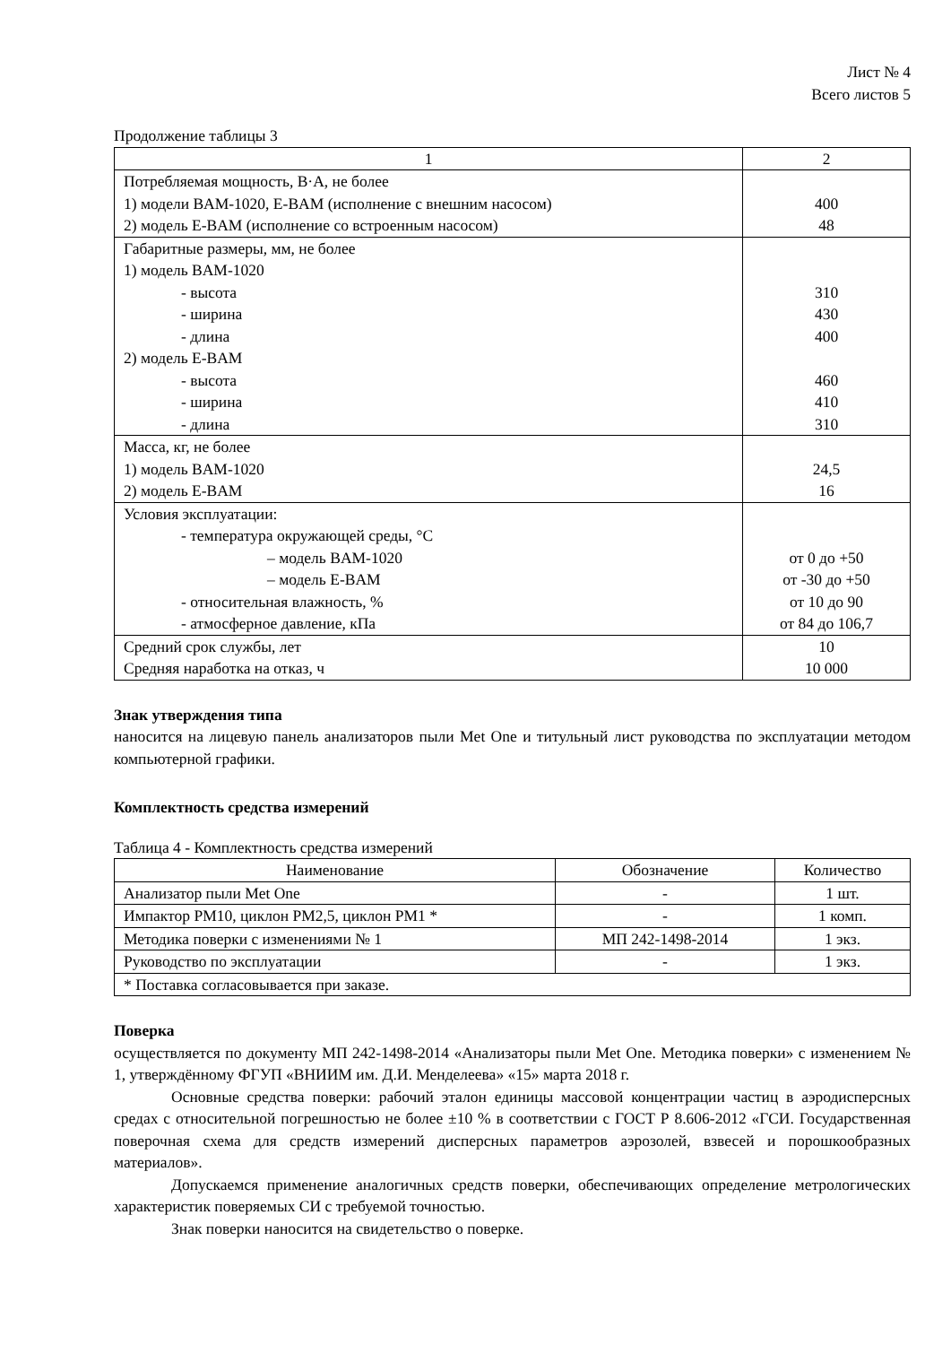Лист № 4
Всего листов 5
Продолжение таблицы 3
| 1 | 2 |
| --- | --- |
| Потребляемая мощность, В·А, не более 1) модели BAM-1020, E-BAM (исполнение с внешним насосом) 2) модель E-BAM (исполнение со встроенным насосом) | 400 48 |
| Габаритные размеры, мм, не более 1) модель BAM-1020 - высота - ширина - длина 2) модель E-BAM - высота - ширина - длина | 310 430 400 460 410 310 |
| Масса, кг, не более 1) модель BAM-1020 2) модель E-BAM | 24,5 16 |
| Условия эксплуатации: - температура окружающей среды, °С – модель BAM-1020 – модель E-BAM - относительная влажность, % - атмосферное давление, кПа | от 0 до +50 от -30 до +50 от 10 до 90 от 84 до 106,7 |
| Средний срок службы, лет Средняя наработка на отказ, ч | 10 10 000 |
Знак утверждения типа
наносится на лицевую панель анализаторов пыли Met One и титульный лист руководства по эксплуатации методом компьютерной графики.
Комплектность средства измерений
Таблица 4 - Комплектность средства измерений
| Наименование | Обозначение | Количество |
| --- | --- | --- |
| Анализатор пыли Met One | - | 1 шт. |
| Импактор PM10, циклон PM2,5, циклон PM1 * | - | 1 комп. |
| Методика поверки с изменениями № 1 | МП 242-1498-2014 | 1 экз. |
| Руководство по эксплуатации | - | 1 экз. |
| * Поставка согласовывается при заказе. | | |
Поверка
осуществляется по документу МП 242-1498-2014 «Анализаторы пыли Met One. Методика поверки» с изменением № 1, утверждённому ФГУП «ВНИИМ им. Д.И. Менделеева» «15» марта 2018 г.
Основные средства поверки: рабочий эталон единицы массовой концентрации частиц в аэродисперсных средах с относительной погрешностью не более ±10 % в соответствии с ГОСТ Р 8.606-2012 «ГСИ. Государственная поверочная схема для средств измерений дисперсных параметров аэрозолей, взвесей и порошкообразных материалов».
Допускаемся применение аналогичных средств поверки, обеспечивающих определение метрологических характеристик поверяемых СИ с требуемой точностью.
Знак поверки наносится на свидетельство о поверке.